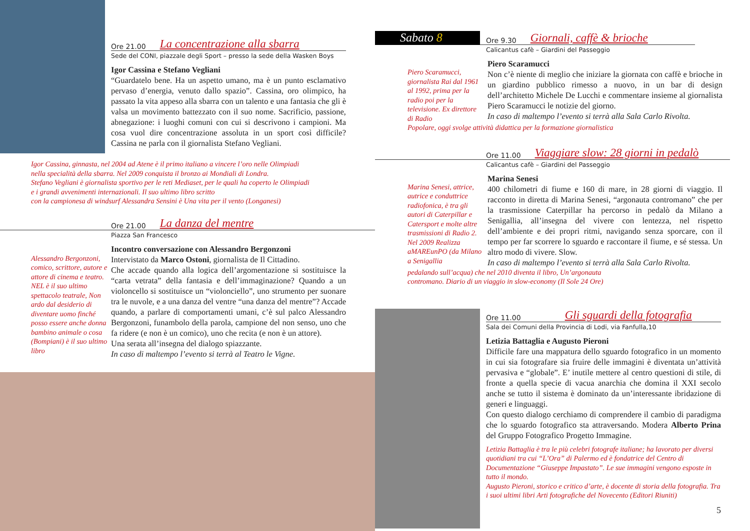Ore 21.00 La concentrazione alla sbarra
Sede del CONI, piazzale degli Sport – presso la sede della Wasken Boys
Igor Cassina e Stefano Vegliani
“Guardatelo bene. Ha un aspetto umano, ma è un punto esclamativo pervaso d’energia, venuto dallo spazio”. Cassina, oro olimpico, ha passato la vita appeso alla sbarra con un talento e una fantasia che gli è valsa un movimento battezzato con il suo nome. Sacrificio, passione, abnegazione: i luoghi comuni con cui si descrivono i campioni. Ma cosa vuol dire concentrazione assoluta in un sport così difficile? Cassina ne parla con il giornalista Stefano Vegliani.
Igor Cassina, ginnasta, nel 2004 ad Atene è il primo italiano a vincere l’oro nelle Olimpiadi
nella specialità della sbarra. Nel 2009 conquista il bronzo ai Mondiali di Londra.
Stefano Vegliani è giornalista sportivo per le reti Mediaset, per le quali ha coperto le Olimpiadi
e i grandi avvenimenti internazionali. Il suo ultimo libro scritto
con la campionesa di windsurf Alessandra Sensini è Una vita per il vento (Longanesi)
Ore 21.00 La danza del mentre
Piazza San Francesco
Alessandro Bergonzoni, comico, scrittore, autore e attore di cinema e teatro. NEL è il suo ultimo spettacolo teatrale, Non ardo dal desiderio di diventare uomo finché posso essere anche donna bambino animale o cosa (Bompiani) è il suo ultimo libro
Incontro conversazione con Alessandro Bergonzoni
Intervistato da Marco Ostoni, giornalista de Il Cittadino.
Che accade quando alla logica dell’argomentazione si sostituisce la “carta vetrata” della fantasia e dell’immaginazione? Quando a un violoncello si sostituisce un “violonciello”, uno strumento per suonare tra le nuvole, e a una danza del ventre “una danza del mentre”? Accade quando, a parlare di comportamenti umani, c’è sul palco Alessandro Bergonzoni, funambolo della parola, campione del non senso, uno che fa ridere (e non è un comico), uno che recita (e non è un attore).
Una serata all’insegna del dialogo spiazzante.
In caso di maltempo l’evento si terrà al Teatro le Vigne.
Sabato 8
Ore 9.30 Giornali, caffè & brioche
Calicantus cafè – Giardini del Passeggio
Piero Scaramucci, giornalista Rai dal 1961 al 1992, prima per la radio poi per la televisione. Ex direttore di Radio
Piero Scaramucci
Non c’è niente di meglio che iniziare la giornata con caffè e brioche in un giardino pubblico rimesso a nuovo, in un bar di design dell’architetto Michele De Lucchi e commentare insieme al giornalista Piero Scaramucci le notizie del giorno.
In caso di maltempo l’evento si terrà alla Sala Carlo Rivolta.
Popolare, oggi svolge attività didattica per la formazione giornalistica
Ore 11.00 Viaggiare slow: 28 giorni in pedalò
Calicantus cafè – Giardini del Passeggio
Marina Senesi, attrice, autrice e conduttrice radiofonica, è tra gli autori di Caterpillar e Catersport e molte altre trasmissioni di Radio 2. Nel 2009 Realizza aMAREunPO (da Milano a Senigallia
Marina Senesi
400 chilometri di fiume e 160 di mare, in 28 giorni di viaggio. Il racconto in diretta di Marina Senesi, “argonauta contromano” che per la trasmissione Caterpillar ha percorso in pedalò da Milano a Senigallia, all’insegna del vivere con lentezza, nel rispetto dell’ambiente e dei propri ritmi, navigando senza sporcare, con il tempo per far scorrere lo sguardo e raccontare il fiume, e sé stessa. Un altro modo di vivere. Slow.
In caso di maltempo l’evento si terrà alla Sala Carlo Rivolta.
pedalando sull’acqua) che nel 2010 diventa il libro, Un’argonauta
contromano. Diario di un viaggio in slow-economy (Il Sole 24 Ore)
Ore 11.00 Gli sguardi della fotografia
Sala dei Comuni della Provincia di Lodi, via Fanfulla,10
Letizia Battaglia e Augusto Pieroni
Difficile fare una mappatura dello sguardo fotografico in un momento in cui sia fotografare sia fruire delle immagini è diventata un’attività pervasiva e “globale”. E’ inutile mettere al centro questioni di stile, di fronte a quella specie di vacua anarchia che domina il XXI secolo anche se tutto il sistema è dominato da un’interessante ibridazione di generi e linguaggi.
Con questo dialogo cerchiamo di comprendere il cambio di paradigma che lo sguardo fotografico sta attraversando. Modera Alberto Prina del Gruppo Fotografico Progetto Immagine.
Letizia Battaglia è tra le più celebri fotografe italiane; ha lavorato per diversi quotidiani tra cui “L’Ora” di Palermo ed è fondatrice del Centro di Documentazione “Giuseppe Impastato”. Le sue immagini vengono esposte in tutto il mondo.
Augusto Pieroni, storico e critico d’arte, è docente di storia della fotografia. Tra i suoi ultimi libri Arti fotografiche del Novecento (Editori Riuniti)
5